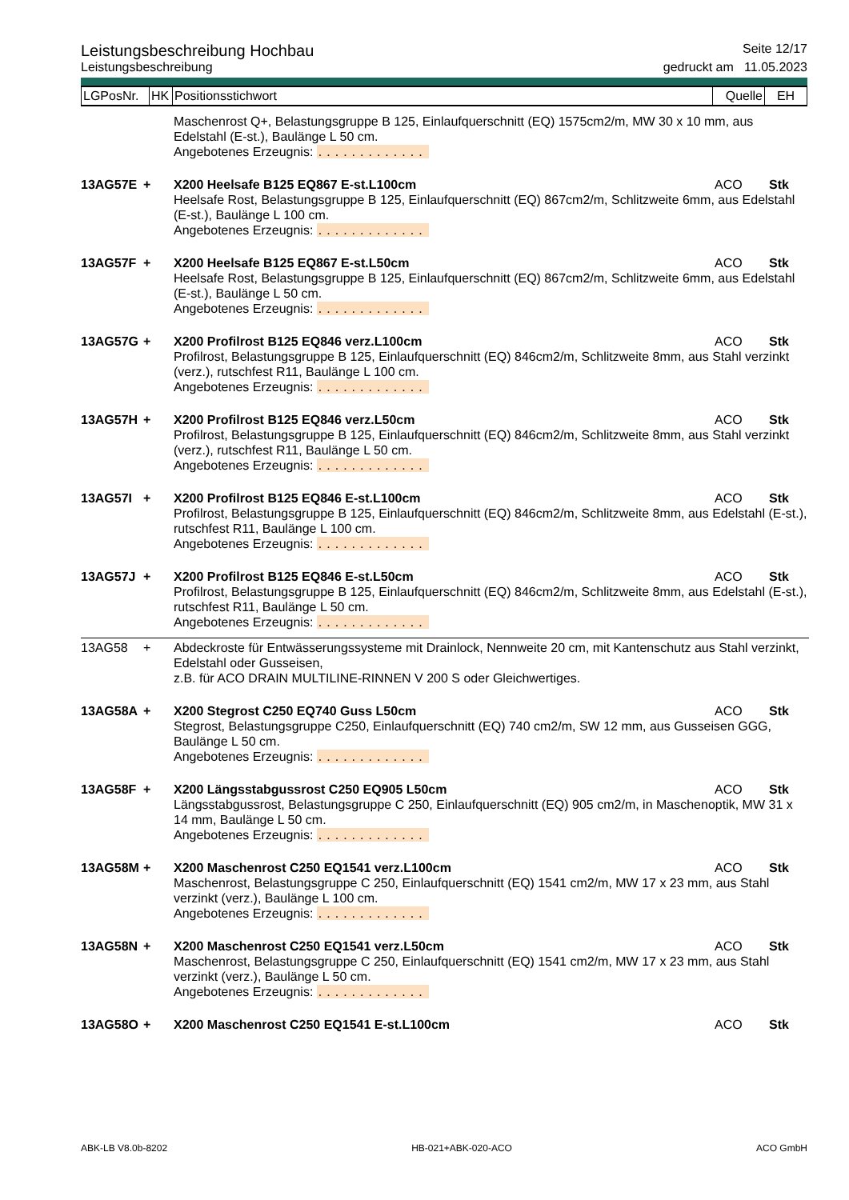Leistungsbeschreibung Hochbau Seite 12/17
Leistungsbeschreibung gedruckt am 11.05.2023
| LGPosNr. | HK | Positionsstichwort | Quelle | EH |
Maschenrost Q+, Belastungsgruppe B 125, Einlaufquerschnitt (EQ) 1575cm2/m, MW 30 x 10 mm, aus Edelstahl (E-st.), Baulänge L 50 cm.
Angebotenes Erzeugnis: .............
13AG57E
+
X200 Heelsafe B125 EQ867 E-st.L100cm
ACO
Stk
Heelsafe Rost, Belastungsgruppe B 125, Einlaufquerschnitt (EQ) 867cm2/m, Schlitzweite 6mm, aus Edelstahl (E-st.), Baulänge L 100 cm.
Angebotenes Erzeugnis: .............
13AG57F
+
X200 Heelsafe B125 EQ867 E-st.L50cm
ACO
Stk
Heelsafe Rost, Belastungsgruppe B 125, Einlaufquerschnitt (EQ) 867cm2/m, Schlitzweite 6mm, aus Edelstahl (E-st.), Baulänge L 50 cm.
Angebotenes Erzeugnis: .............
13AG57G
+
X200 Profilrost B125 EQ846 verz.L100cm
ACO
Stk
Profilrost, Belastungsgruppe B 125, Einlaufquerschnitt (EQ) 846cm2/m, Schlitzweite 8mm, aus Stahl verzinkt (verz.), rutschfest R11, Baulänge L 100 cm.
Angebotenes Erzeugnis: .............
13AG57H
+
X200 Profilrost B125 EQ846 verz.L50cm
ACO
Stk
Profilrost, Belastungsgruppe B 125, Einlaufquerschnitt (EQ) 846cm2/m, Schlitzweite 8mm, aus Stahl verzinkt (verz.), rutschfest R11, Baulänge L 50 cm.
Angebotenes Erzeugnis: .............
13AG57I
+
X200 Profilrost B125 EQ846 E-st.L100cm
ACO
Stk
Profilrost, Belastungsgruppe B 125, Einlaufquerschnitt (EQ) 846cm2/m, Schlitzweite 8mm, aus Edelstahl (E-st.), rutschfest R11, Baulänge L 100 cm.
Angebotenes Erzeugnis: .............
13AG57J
+
X200 Profilrost B125 EQ846 E-st.L50cm
ACO
Stk
Profilrost, Belastungsgruppe B 125, Einlaufquerschnitt (EQ) 846cm2/m, Schlitzweite 8mm, aus Edelstahl (E-st.), rutschfest R11, Baulänge L 50 cm.
Angebotenes Erzeugnis: .............
13AG58
+
Abdeckroste für Entwässerungssysteme mit Drainlock, Nennweite 20 cm, mit Kantenschutz aus Stahl verzinkt, Edelstahl oder Gusseisen,
z.B. für ACO DRAIN MULTILINE-RINNEN V 200 S oder Gleichwertiges.
13AG58A
+
X200 Stegrost C250 EQ740 Guss L50cm
ACO
Stk
Stegrost, Belastungsgruppe C250, Einlaufquerschnitt (EQ) 740 cm2/m, SW 12 mm, aus Gusseisen GGG, Baulänge L 50 cm.
Angebotenes Erzeugnis: .............
13AG58F
+
X200 Längsstabgussrost C250 EQ905 L50cm
ACO
Stk
Längsstabgussrost, Belastungsgruppe C 250, Einlaufquerschnitt (EQ) 905 cm2/m, in Maschenoptik, MW 31 x 14 mm, Baulänge L 50 cm.
Angebotenes Erzeugnis: .............
13AG58M
+
X200 Maschenrost C250 EQ1541 verz.L100cm
ACO
Stk
Maschenrost, Belastungsgruppe C 250, Einlaufquerschnitt (EQ) 1541 cm2/m, MW 17 x 23 mm, aus Stahl verzinkt (verz.), Baulänge L 100 cm.
Angebotenes Erzeugnis: .............
13AG58N
+
X200 Maschenrost C250 EQ1541 verz.L50cm
ACO
Stk
Maschenrost, Belastungsgruppe C 250, Einlaufquerschnitt (EQ) 1541 cm2/m, MW 17 x 23 mm, aus Stahl verzinkt (verz.), Baulänge L 50 cm.
Angebotenes Erzeugnis: .............
13AG58O
+
X200 Maschenrost C250 EQ1541 E-st.L100cm
ACO
Stk
ABK-LB V8.0b-8202 HB-021+ABK-020-ACO ACO GmbH